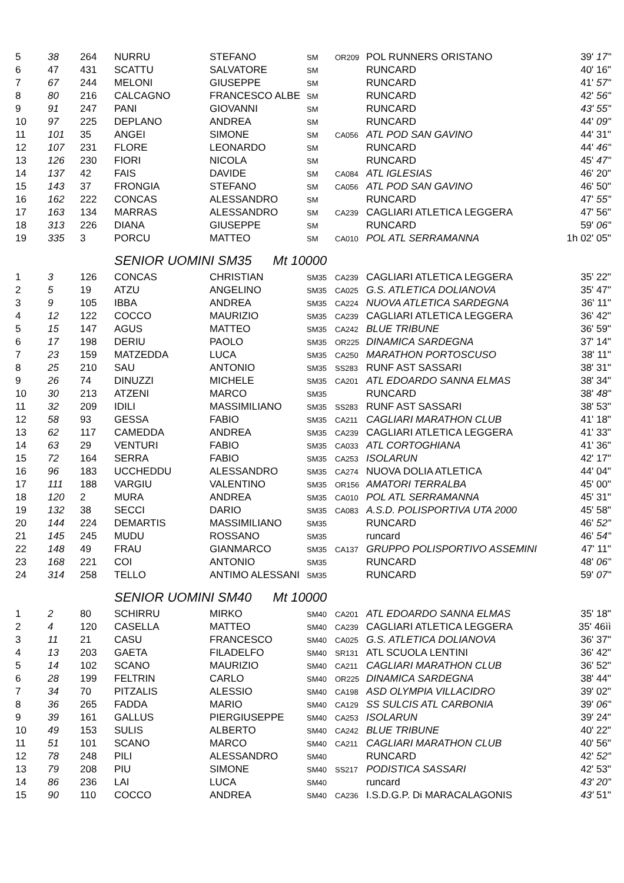| 5 | 38 | 264 | NURRU | STEFANO | SM | OR209 | POL RUNNERS ORISTANO | 39' 17" |
| 6 | 47 | 431 | SCATTU | SALVATORE | SM | | RUNCARD | 40' 16" |
| 7 | 67 | 244 | MELONI | GIUSEPPE | SM | | RUNCARD | 41' 57" |
| 8 | 80 | 216 | CALCAGNO | FRANCESCO ALBE | SM | | RUNCARD | 42' 56" |
| 9 | 91 | 247 | PANI | GIOVANNI | SM | | RUNCARD | 43' 55" |
| 10 | 97 | 225 | DEPLANO | ANDREA | SM | | RUNCARD | 44' 09" |
| 11 | 101 | 35 | ANGEI | SIMONE | SM | CA056 | ATL POD SAN GAVINO | 44' 31" |
| 12 | 107 | 231 | FLORE | LEONARDO | SM | | RUNCARD | 44' 46" |
| 13 | 126 | 230 | FIORI | NICOLA | SM | | RUNCARD | 45' 47" |
| 14 | 137 | 42 | FAIS | DAVIDE | SM | CA084 | ATL IGLESIAS | 46' 20" |
| 15 | 143 | 37 | FRONGIA | STEFANO | SM | CA056 | ATL POD SAN GAVINO | 46' 50" |
| 16 | 162 | 222 | CONCAS | ALESSANDRO | SM | | RUNCARD | 47' 55" |
| 17 | 163 | 134 | MARRAS | ALESSANDRO | SM | CA239 | CAGLIARI ATLETICA LEGGERA | 47' 56" |
| 18 | 313 | 226 | DIANA | GIUSEPPE | SM | | RUNCARD | 59' 06" |
| 19 | 335 | 3 | PORCU | MATTEO | SM | CA010 | POL ATL SERRAMANNA | 1h 02' 05" |
SENIOR UOMINI SM35 Mt 10000
| 1 | 3 | 126 | CONCAS | CHRISTIAN | SM35 | CA239 | CAGLIARI ATLETICA LEGGERA | 35' 22" |
| 2 | 5 | 19 | ATZU | ANGELINO | SM35 | CA025 | G.S. ATLETICA DOLIANOVA | 35' 47" |
| 3 | 9 | 105 | IBBA | ANDREA | SM35 | CA224 | NUOVA ATLETICA SARDEGNA | 36' 11" |
| 4 | 12 | 122 | COCCO | MAURIZIO | SM35 | CA239 | CAGLIARI ATLETICA LEGGERA | 36' 42" |
| 5 | 15 | 147 | AGUS | MATTEO | SM35 | CA242 | BLUE TRIBUNE | 36' 59" |
| 6 | 17 | 198 | DERIU | PAOLO | SM35 | OR225 | DINAMICA SARDEGNA | 37' 14" |
| 7 | 23 | 159 | MATZEDDA | LUCA | SM35 | CA250 | MARATHON PORTOSCUSO | 38' 11" |
| 8 | 25 | 210 | SAU | ANTONIO | SM35 | SS283 | RUNF AST SASSARI | 38' 31" |
| 9 | 26 | 74 | DINUZZI | MICHELE | SM35 | CA201 | ATL EDOARDO SANNA ELMAS | 38' 34" |
| 10 | 30 | 213 | ATZENI | MARCO | SM35 | | RUNCARD | 38' 48" |
| 11 | 32 | 209 | IDILI | MASSIMILIANO | SM35 | SS283 | RUNF AST SASSARI | 38' 53" |
| 12 | 58 | 93 | GESSA | FABIO | SM35 | CA211 | CAGLIARI MARATHON CLUB | 41' 18" |
| 13 | 62 | 117 | CAMEDDA | ANDREA | SM35 | CA239 | CAGLIARI ATLETICA LEGGERA | 41' 33" |
| 14 | 63 | 29 | VENTURI | FABIO | SM35 | CA033 | ATL CORTOGHIANA | 41' 36" |
| 15 | 72 | 164 | SERRA | FABIO | SM35 | CA253 | ISOLARUN | 42' 17" |
| 16 | 96 | 183 | UCCHEDDU | ALESSANDRO | SM35 | CA274 | NUOVA DOLIA ATLETICA | 44' 04" |
| 17 | 111 | 188 | VARGIU | VALENTINO | SM35 | OR156 | AMATORI TERRALBA | 45' 00" |
| 18 | 120 | 2 | MURA | ANDREA | SM35 | CA010 | POL ATL SERRAMANNA | 45' 31" |
| 19 | 132 | 38 | SECCI | DARIO | SM35 | CA083 | A.S.D. POLISPORTIVA UTA 2000 | 45' 58" |
| 20 | 144 | 224 | DEMARTIS | MASSIMILIANO | SM35 | | RUNCARD | 46' 52" |
| 21 | 145 | 245 | MUDU | ROSSANO | SM35 | | runcard | 46' 54" |
| 22 | 148 | 49 | FRAU | GIANMARCO | SM35 | CA137 | GRUPPO POLISPORTIVO ASSEMINI | 47' 11" |
| 23 | 168 | 221 | COI | ANTONIO | SM35 | | RUNCARD | 48' 06" |
| 24 | 314 | 258 | TELLO | ANTIMO ALESSANI | SM35 | | RUNCARD | 59' 07" |
SENIOR UOMINI SM40 Mt 10000
| 1 | 2 | 80 | SCHIRRU | MIRKO | SM40 | CA201 | ATL EDOARDO SANNA ELMAS | 35' 18" |
| 2 | 4 | 120 | CASELLA | MATTEO | SM40 | CA239 | CAGLIARI ATLETICA LEGGERA | 35' 46ìì |
| 3 | 11 | 21 | CASU | FRANCESCO | SM40 | CA025 | G.S. ATLETICA DOLIANOVA | 36' 37" |
| 4 | 13 | 203 | GAETA | FILADELFO | SM40 | SR131 | ATL SCUOLA LENTINI | 36' 42" |
| 5 | 14 | 102 | SCANO | MAURIZIO | SM40 | CA211 | CAGLIARI MARATHON CLUB | 36' 52" |
| 6 | 28 | 199 | FELTRIN | CARLO | SM40 | OR225 | DINAMICA SARDEGNA | 38' 44" |
| 7 | 34 | 70 | PITZALIS | ALESSIO | SM40 | CA198 | ASD OLYMPIA VILLACIDRO | 39' 02" |
| 8 | 36 | 265 | FADDA | MARIO | SM40 | CA129 | SS SULCIS ATL CARBONIA | 39' 06" |
| 9 | 39 | 161 | GALLUS | PIERGIUSEPPE | SM40 | CA253 | ISOLARUN | 39' 24" |
| 10 | 49 | 153 | SULIS | ALBERTO | SM40 | CA242 | BLUE TRIBUNE | 40' 22" |
| 11 | 51 | 101 | SCANO | MARCO | SM40 | CA211 | CAGLIARI MARATHON CLUB | 40' 56" |
| 12 | 78 | 248 | PILI | ALESSANDRO | SM40 | | RUNCARD | 42' 52" |
| 13 | 79 | 208 | PIU | SIMONE | SM40 | SS217 | PODISTICA SASSARI | 42' 53" |
| 14 | 86 | 236 | LAI | LUCA | SM40 | | runcard | 43' 20" |
| 15 | 90 | 110 | COCCO | ANDREA | SM40 | CA236 | I.S.D.G.P. Di MARACALAGONIS | 43' 51" |